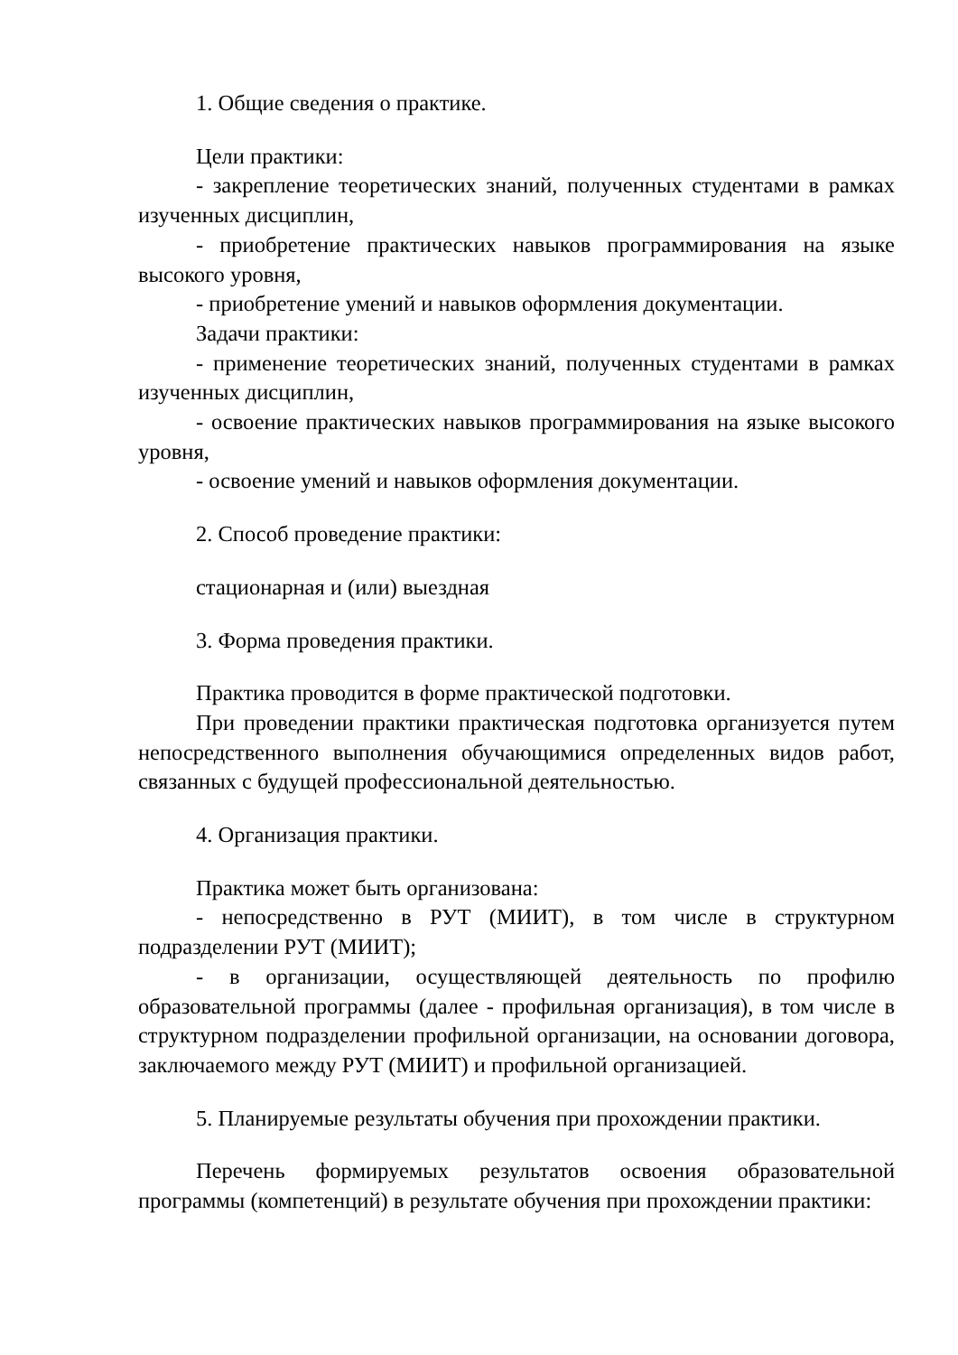1. Общие сведения о практике.
Цели практики:
- закрепление теоретических знаний, полученных студентами в рамках изученных дисциплин,
- приобретение практических навыков программирования на языке высокого уровня,
- приобретение умений и навыков оформления документации.
Задачи практики:
- применение теоретических знаний, полученных студентами в рамках изученных дисциплин,
- освоение практических навыков программирования на языке высокого уровня,
- освоение умений и навыков оформления документации.
2. Способ проведение практики:
стационарная и (или) выездная
3. Форма проведения практики.
Практика проводится в форме практической подготовки.
При проведении практики практическая подготовка организуется путем непосредственного выполнения обучающимися определенных видов работ, связанных с будущей профессиональной деятельностью.
4. Организация практики.
Практика может быть организована:
- непосредственно в РУТ (МИИТ), в том числе в структурном подразделении РУТ (МИИТ);
- в организации, осуществляющей деятельность по профилю образовательной программы (далее - профильная организация), в том числе в структурном подразделении профильной организации, на основании договора, заключаемого между РУТ (МИИТ) и профильной организацией.
5. Планируемые результаты обучения при прохождении практики.
Перечень формируемых результатов освоения образовательной программы (компетенций) в результате обучения при прохождении практики: